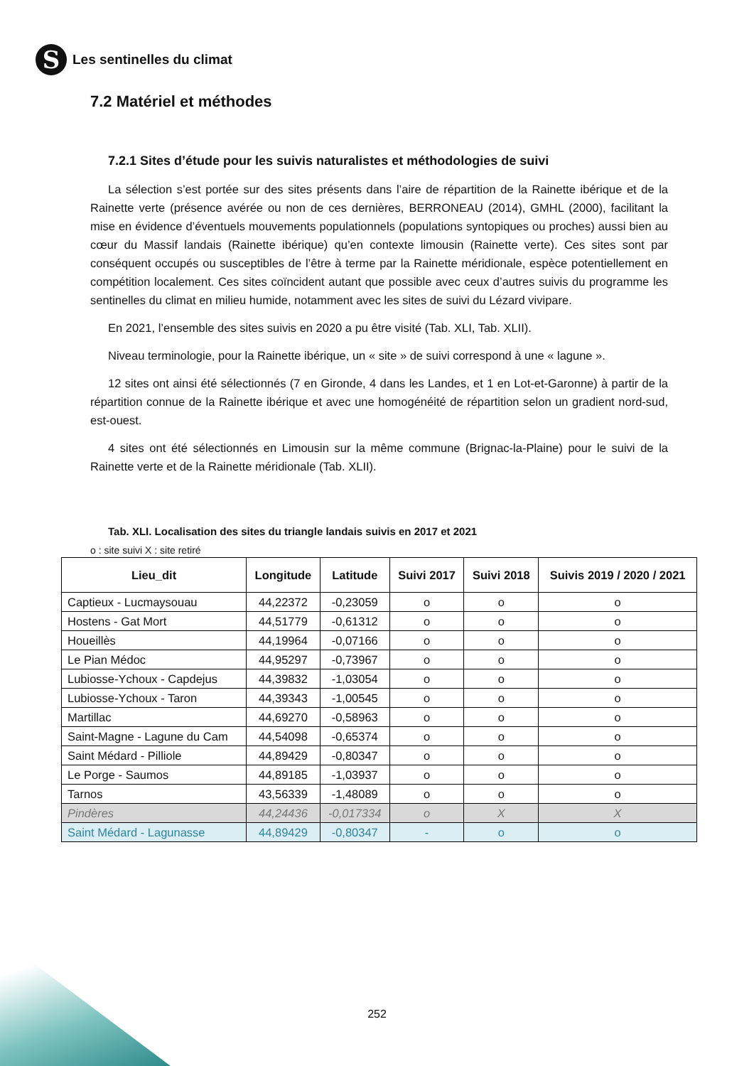S
Les sentinelles du climat
7.2 Matériel et méthodes
7.2.1 Sites d’étude pour les suivis naturalistes et méthodologies de suivi
La sélection s’est portée sur des sites présents dans l’aire de répartition de la Rainette ibérique et de la Rainette verte (présence avérée ou non de ces dernières, BERRONEAU (2014), GMHL (2000), facilitant la mise en évidence d’éventuels mouvements populationnels (populations syntopiques ou proches) aussi bien au cœur du Massif landais (Rainette ibérique) qu’en contexte limousin (Rainette verte). Ces sites sont par conséquent occupés ou susceptibles de l’être à terme par la Rainette méridionale, espèce potentiellement en compétition localement. Ces sites coïncident autant que possible avec ceux d’autres suivis du programme les sentinelles du climat en milieu humide, notamment avec les sites de suivi du Lézard vivipare.
En 2021, l’ensemble des sites suivis en 2020 a pu être visité (Tab. XLI, Tab. XLII).
Niveau terminologie, pour la Rainette ibérique, un « site » de suivi correspond à une « lagune ».
12 sites ont ainsi été sélectionnés (7 en Gironde, 4 dans les Landes, et 1 en Lot-et-Garonne) à partir de la répartition connue de la Rainette ibérique et avec une homogénéité de répartition selon un gradient nord-sud, est-ouest.
4 sites ont été sélectionnés en Limousin sur la même commune (Brignac-la-Plaine) pour le suivi de la Rainette verte et de la Rainette méridionale (Tab. XLII).
Tab. XLI. Localisation des sites du triangle landais suivis en 2017 et 2021
o : site suivi X : site retiré
| Lieu_dit | Longitude | Latitude | Suivi 2017 | Suivi 2018 | Suivis 2019 / 2020 / 2021 |
| --- | --- | --- | --- | --- | --- |
| Captieux - Lucmaysouau | 44,22372 | -0,23059 | o | o | o |
| Hostens - Gat Mort | 44,51779 | -0,61312 | o | o | o |
| Houeillès | 44,19964 | -0,07166 | o | o | o |
| Le Pian Médoc | 44,95297 | -0,73967 | o | o | o |
| Lubiosse-Ychoux - Capdejus | 44,39832 | -1,03054 | o | o | o |
| Lubiosse-Ychoux - Taron | 44,39343 | -1,00545 | o | o | o |
| Martillac | 44,69270 | -0,58963 | o | o | o |
| Saint-Magne - Lagune du Cam | 44,54098 | -0,65374 | o | o | o |
| Saint Médard - Pilliole | 44,89429 | -0,80347 | o | o | o |
| Le Porge - Saumos | 44,89185 | -1,03937 | o | o | o |
| Tarnos | 43,56339 | -1,48089 | o | o | o |
| Pindères | 44,24436 | -0,017334 | o | X | X |
| Saint Médard - Lagunasse | 44,89429 | -0,80347 | - | o | o |
252